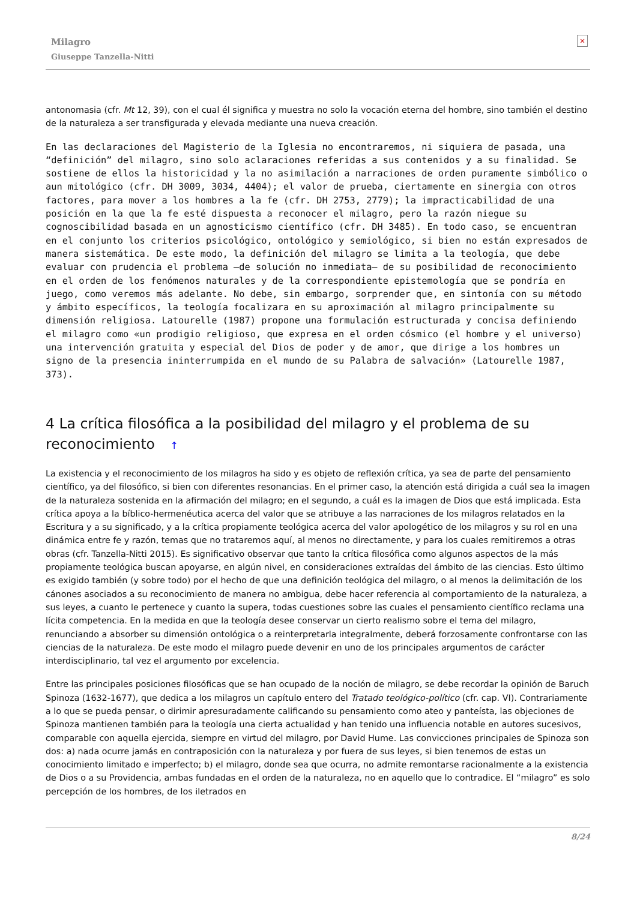Milagro
Giuseppe Tanzella-Nitti
×
antonomasia (cfr. Mt 12, 39), con el cual él significa y muestra no solo la vocación eterna del hombre, sino también el destino de la naturaleza a ser transfigurada y elevada mediante una nueva creación.
En las declaraciones del Magisterio de la Iglesia no encontraremos, ni siquiera de pasada, una “definición” del milagro, sino solo aclaraciones referidas a sus contenidos y a su finalidad. Se sostiene de ellos la historicidad y la no asimilación a narraciones de orden puramente simbólico o aun mitológico (cfr. DH 3009, 3034, 4404); el valor de prueba, ciertamente en sinergia con otros factores, para mover a los hombres a la fe (cfr. DH 2753, 2779); la impracticabilidad de una posición en la que la fe esté dispuesta a reconocer el milagro, pero la razón niegue su cognoscibilidad basada en un agnosticismo científico (cfr. DH 3485). En todo caso, se encuentran en el conjunto los criterios psicológico, ontológico y semiológico, si bien no están expresados de manera sistemática. De este modo, la definición del milagro se limita a la teología, que debe evaluar con prudencia el problema —de solución no inmediata— de su posibilidad de reconocimiento en el orden de los fenómenos naturales y de la correspondiente epistemología que se pondría en juego, como veremos más adelante. No debe, sin embargo, sorprender que, en sintonía con su método y ámbito específicos, la teología focalizara en su aproximación al milagro principalmente su dimensión religiosa. Latourelle (1987) propone una formulación estructurada y concisa definiendo el milagro como «un prodigio religioso, que expresa en el orden cósmico (el hombre y el universo) una intervención gratuita y especial del Dios de poder y de amor, que dirige a los hombres un signo de la presencia ininterrumpida en el mundo de su Palabra de salvación» (Latourelle 1987, 373).
4 La crítica filosófica a la posibilidad del milagro y el problema de su reconocimiento ↑
La existencia y el reconocimiento de los milagros ha sido y es objeto de reflexión crítica, ya sea de parte del pensamiento científico, ya del filosófico, si bien con diferentes resonancias. En el primer caso, la atención está dirigida a cuál sea la imagen de la naturaleza sostenida en la afirmación del milagro; en el segundo, a cuál es la imagen de Dios que está implicada. Esta crítica apoya a la bíblico-hermenéutica acerca del valor que se atribuye a las narraciones de los milagros relatados en la Escritura y a su significado, y a la crítica propiamente teológica acerca del valor apologético de los milagros y su rol en una dinámica entre fe y razón, temas que no trataremos aquí, al menos no directamente, y para los cuales remitiremos a otras obras (cfr. Tanzella-Nitti 2015). Es significativo observar que tanto la crítica filosófica como algunos aspectos de la más propiamente teológica buscan apoyarse, en algún nivel, en consideraciones extraídas del ámbito de las ciencias. Esto último es exigido también (y sobre todo) por el hecho de que una definición teológica del milagro, o al menos la delimitación de los cánones asociados a su reconocimiento de manera no ambigua, debe hacer referencia al comportamiento de la naturaleza, a sus leyes, a cuanto le pertenece y cuanto la supera, todas cuestiones sobre las cuales el pensamiento científico reclama una lícita competencia. En la medida en que la teología desee conservar un cierto realismo sobre el tema del milagro, renunciando a absorber su dimensión ontológica o a reinterpretarla integralmente, deberá forzosamente confrontarse con las ciencias de la naturaleza. De este modo el milagro puede devenir en uno de los principales argumentos de carácter interdisciplinario, tal vez el argumento por excelencia.
Entre las principales posiciones filosóficas que se han ocupado de la noción de milagro, se debe recordar la opinión de Baruch Spinoza (1632-1677), que dedica a los milagros un capítulo entero del Tratado teológico-político (cfr. cap. VI). Contrariamente a lo que se pueda pensar, o dirimir apresuradamente calificando su pensamiento como ateo y panteísta, las objeciones de Spinoza mantienen también para la teología una cierta actualidad y han tenido una influencia notable en autores sucesivos, comparable con aquella ejercida, siempre en virtud del milagro, por David Hume. Las convicciones principales de Spinoza son dos: a) nada ocurre jamás en contraposición con la naturaleza y por fuera de sus leyes, si bien tenemos de estas un conocimiento limitado e imperfecto; b) el milagro, donde sea que ocurra, no admite remontarse racionalmente a la existencia de Dios o a su Providencia, ambas fundadas en el orden de la naturaleza, no en aquello que lo contradice. El “milagro” es solo percepción de los hombres, de los iletrados en
8/24